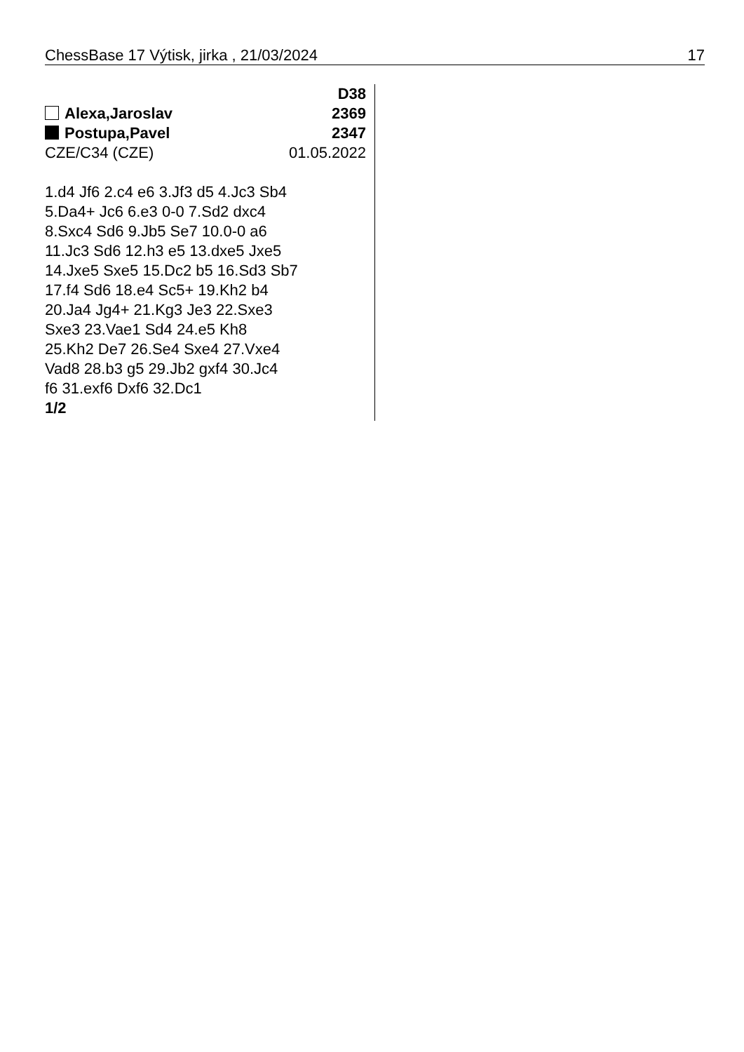ChessBase 17 Výtisk, jirka , 21/03/2024 17
D38
Alexa,Jaroslav 2369
Postupa,Pavel 2347
CZE/C34 (CZE) 01.05.2022
1.d4 Jf6 2.c4 e6 3.Jf3 d5 4.Jc3 Sb4
5.Da4+ Jc6 6.e3 0-0 7.Sd2 dxc4
8.Sxc4 Sd6 9.Jb5 Se7 10.0-0 a6
11.Jc3 Sd6 12.h3 e5 13.dxe5 Jxe5
14.Jxe5 Sxe5 15.Dc2 b5 16.Sd3 Sb7
17.f4 Sd6 18.e4 Sc5+ 19.Kh2 b4
20.Ja4 Jg4+ 21.Kg3 Je3 22.Sxe3
Sxe3 23.Vae1 Sd4 24.e5 Kh8
25.Kh2 De7 26.Se4 Sxe4 27.Vxe4
Vad8 28.b3 g5 29.Jb2 gxf4 30.Jc4
f6 31.exf6 Dxf6 32.Dc1
1/2